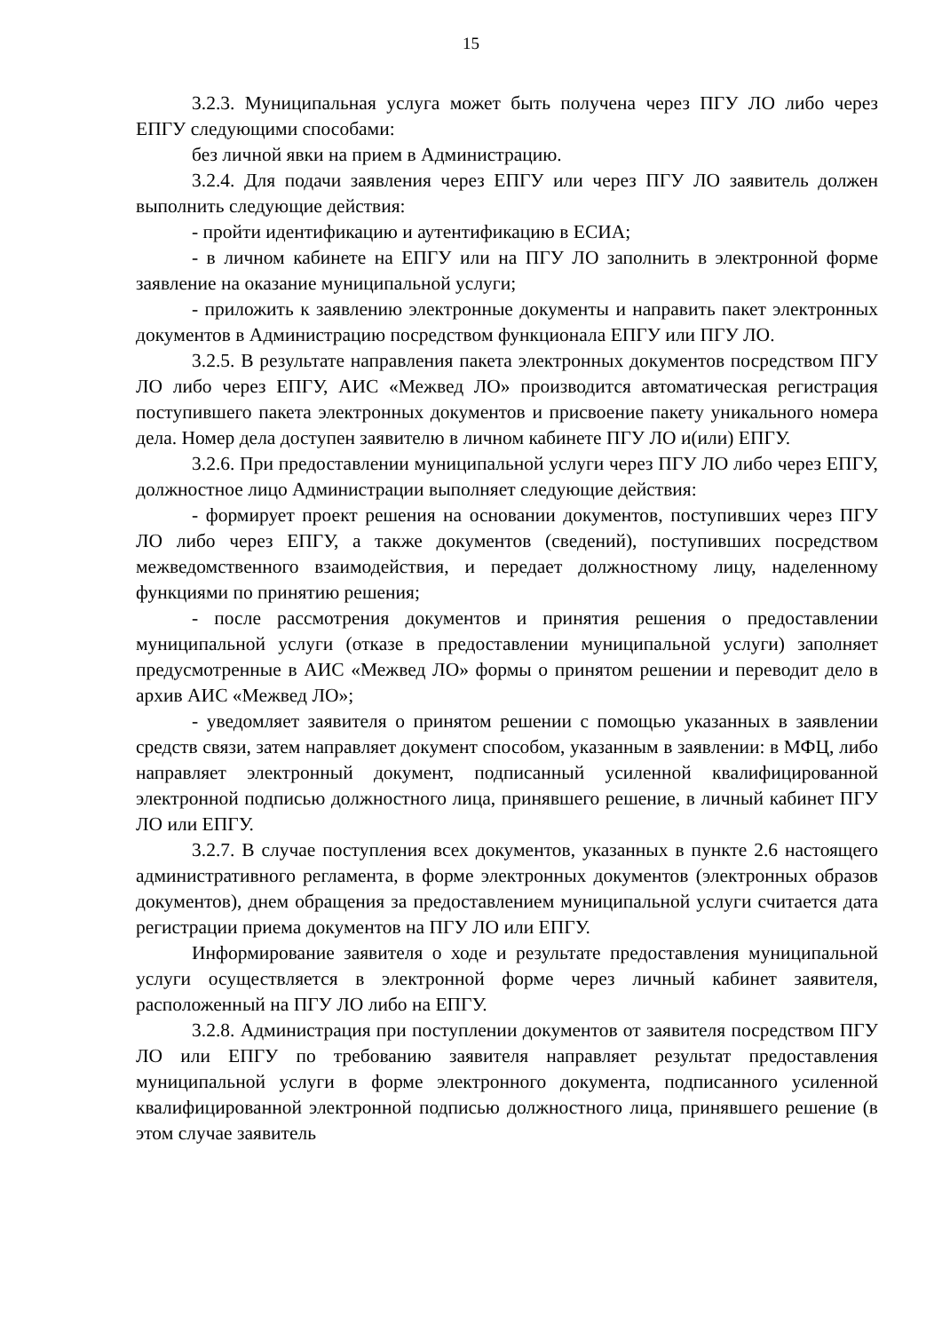15
3.2.3. Муниципальная услуга может быть получена через ПГУ ЛО либо через ЕПГУ следующими способами:
без личной явки на прием в Администрацию.
3.2.4. Для подачи заявления через ЕПГУ или через ПГУ ЛО заявитель должен выполнить следующие действия:
- пройти идентификацию и аутентификацию в ЕСИА;
- в личном кабинете на ЕПГУ или на ПГУ ЛО заполнить в электронной форме заявление на оказание муниципальной услуги;
- приложить к заявлению электронные документы и направить пакет электронных документов в Администрацию посредством функционала ЕПГУ или ПГУ ЛО.
3.2.5. В результате направления пакета электронных документов посредством ПГУ ЛО либо через ЕПГУ, АИС «Межвед ЛО» производится автоматическая регистрация поступившего пакета электронных документов и присвоение пакету уникального номера дела. Номер дела доступен заявителю в личном кабинете ПГУ ЛО и(или) ЕПГУ.
3.2.6. При предоставлении муниципальной услуги через ПГУ ЛО либо через ЕПГУ, должностное лицо Администрации выполняет следующие действия:
- формирует проект решения на основании документов, поступивших через ПГУ ЛО либо через ЕПГУ, а также документов (сведений), поступивших посредством межведомственного взаимодействия, и передает должностному лицу, наделенному функциями по принятию решения;
- после рассмотрения документов и принятия решения о предоставлении муниципальной услуги (отказе в предоставлении муниципальной услуги) заполняет предусмотренные в АИС «Межвед ЛО» формы о принятом решении и переводит дело в архив АИС «Межвед ЛО»;
- уведомляет заявителя о принятом решении с помощью указанных в заявлении средств связи, затем направляет документ способом, указанным в заявлении: в МФЦ, либо направляет электронный документ, подписанный усиленной квалифицированной электронной подписью должностного лица, принявшего решение, в личный кабинет ПГУ ЛО или ЕПГУ.
3.2.7. В случае поступления всех документов, указанных в пункте 2.6 настоящего административного регламента, в форме электронных документов (электронных образов документов), днем обращения за предоставлением муниципальной услуги считается дата регистрации приема документов на ПГУ ЛО или ЕПГУ.
Информирование заявителя о ходе и результате предоставления муниципальной услуги осуществляется в электронной форме через личный кабинет заявителя, расположенный на ПГУ ЛО либо на ЕПГУ.
3.2.8. Администрация при поступлении документов от заявителя посредством ПГУ ЛО или ЕПГУ по требованию заявителя направляет результат предоставления муниципальной услуги в форме электронного документа, подписанного усиленной квалифицированной электронной подписью должностного лица, принявшего решение (в этом случае заявитель